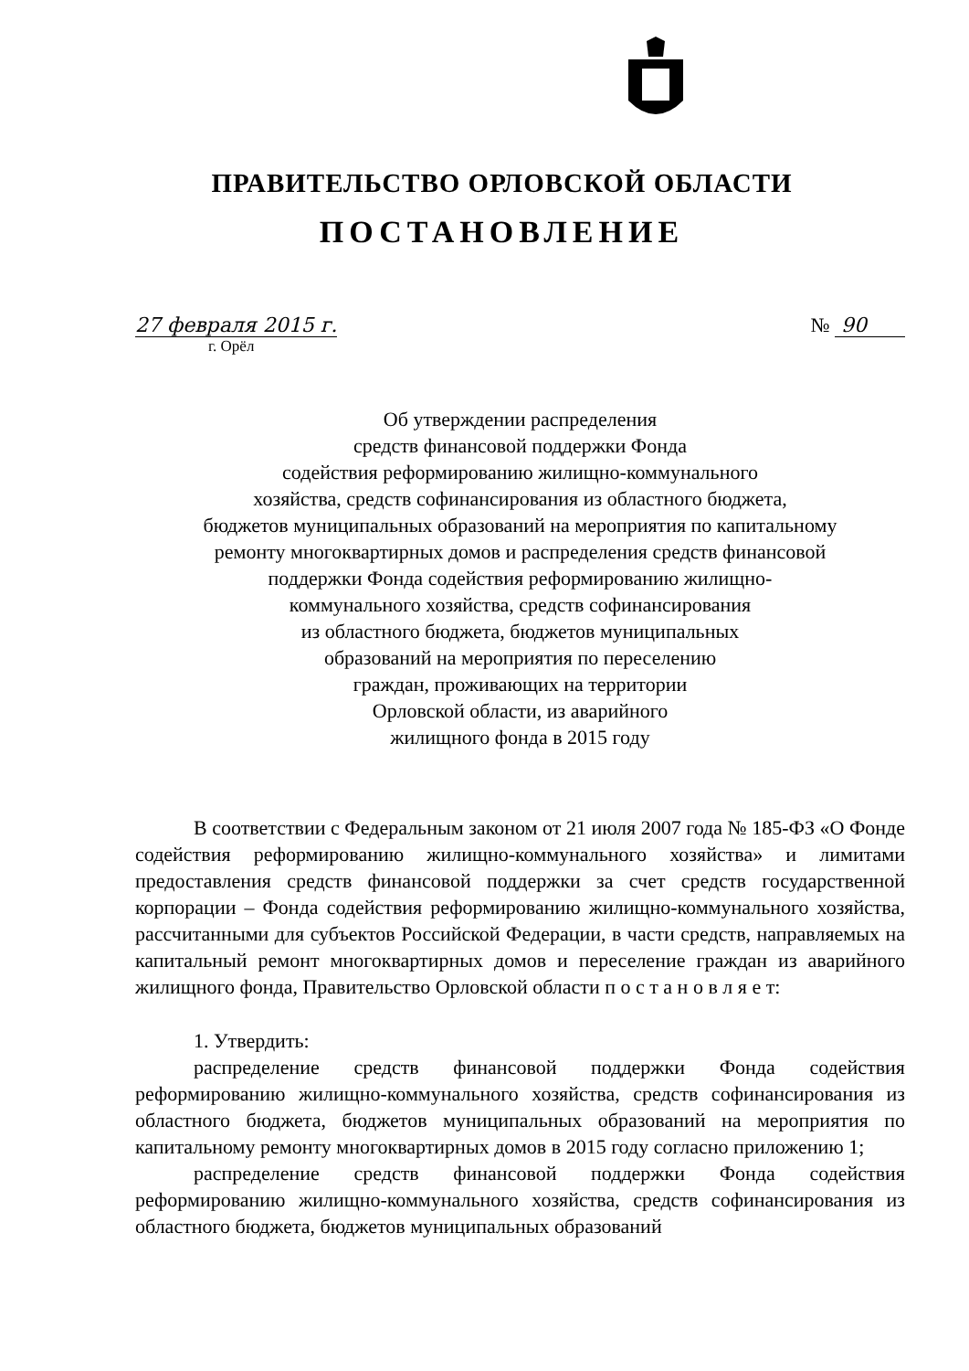ПРАВИТЕЛЬСТВО ОРЛОВСКОЙ ОБЛАСТИ
ПОСТАНОВЛЕНИЕ
27 февраля 2015 г. № 90
г. Орёл
Об утверждении распределения
средств финансовой поддержки Фонда
содействия реформированию жилищно-коммунального
хозяйства, средств софинансирования из областного бюджета,
бюджетов муниципальных образований на мероприятия по капитальному
ремонту многоквартирных домов и распределения средств финансовой
поддержки Фонда содействия реформированию жилищно-
коммунального хозяйства, средств софинансирования
из областного бюджета, бюджетов муниципальных
образований на мероприятия по переселению
граждан, проживающих на территории
Орловской области, из аварийного
жилищного фонда в 2015 году
В соответствии с Федеральным законом от 21 июля 2007 года № 185-ФЗ «О Фонде содействия реформированию жилищно-коммунального хозяйства» и лимитами предоставления средств финансовой поддержки за счет средств государственной корпорации – Фонда содействия реформированию жилищно-коммунального хозяйства, рассчитанными для субъектов Российской Федерации, в части средств, направляемых на капитальный ремонт многоквартирных домов и переселение граждан из аварийного жилищного фонда, Правительство Орловской области п о с т а н о в л я е т:
1. Утвердить:
распределение средств финансовой поддержки Фонда содействия реформированию жилищно-коммунального хозяйства, средств софинансирования из областного бюджета, бюджетов муниципальных образований на мероприятия по капитальному ремонту многоквартирных домов в 2015 году согласно приложению 1;
распределение средств финансовой поддержки Фонда содействия реформированию жилищно-коммунального хозяйства, средств софинансирования из областного бюджета, бюджетов муниципальных образований